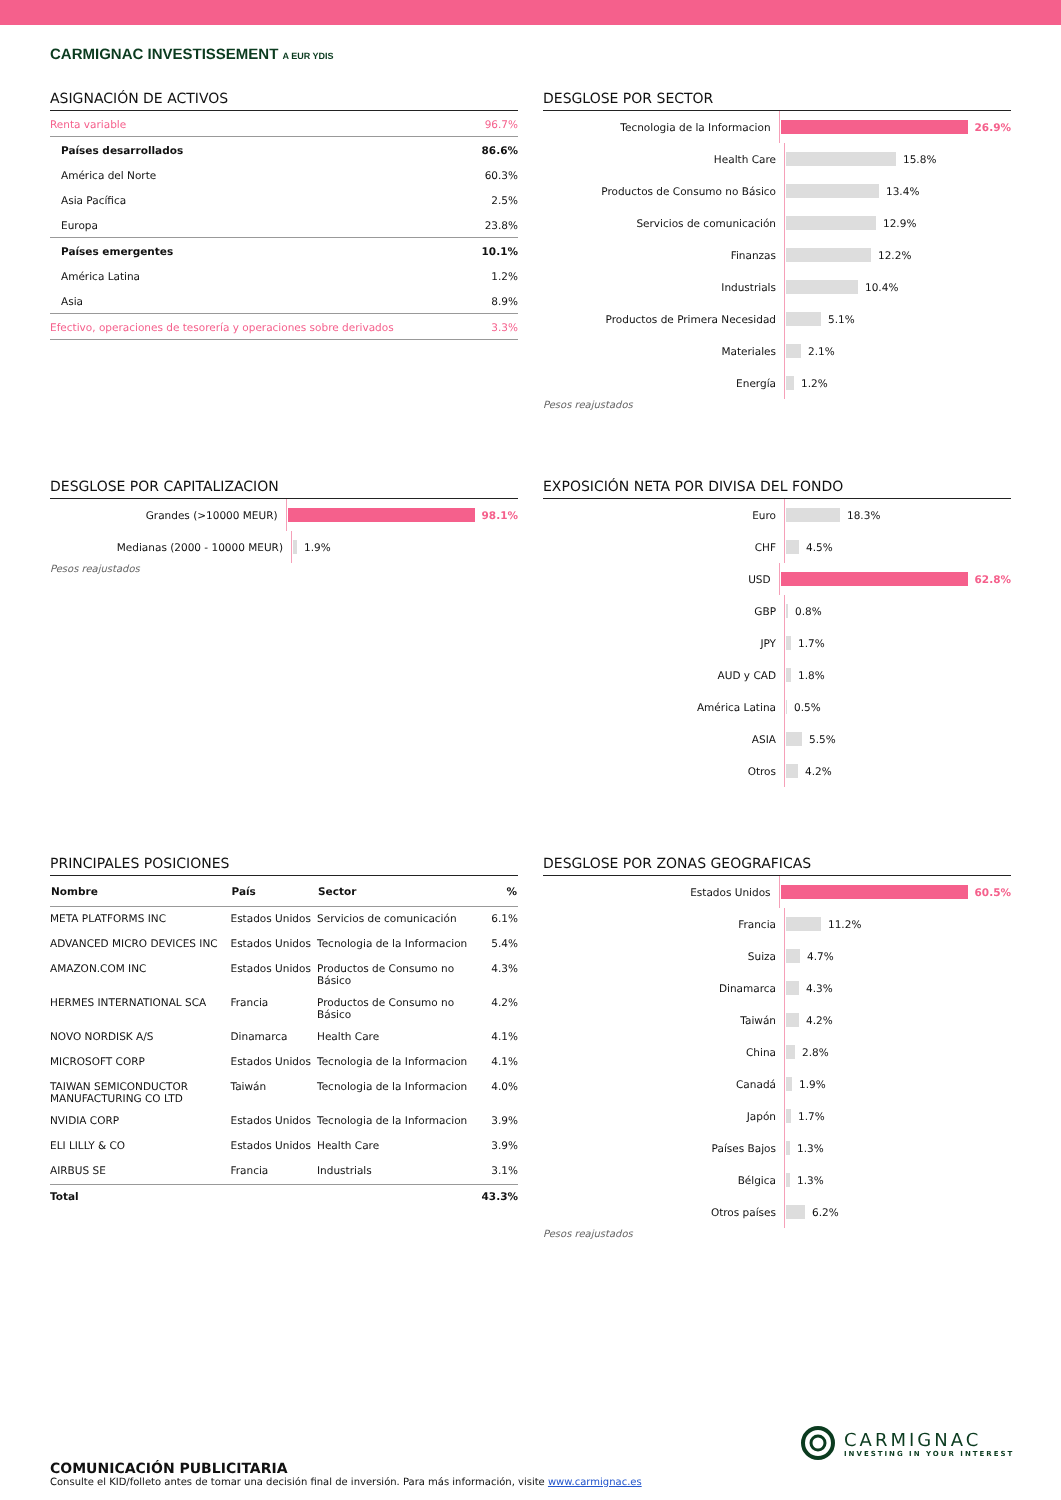CARMIGNAC INVESTISSEMENT A EUR YDIS
ASIGNACIÓN DE ACTIVOS
| Renta variable | 96.7% |
| Países desarrollados | 86.6% |
| América del Norte | 60.3% |
| Asia Pacífica | 2.5% |
| Europa | 23.8% |
| Países emergentes | 10.1% |
| América Latina | 1.2% |
| Asia | 8.9% |
| Efectivo, operaciones de tesorería y operaciones sobre derivados | 3.3% |
DESGLOSE POR SECTOR
Tecnologia de la Informacion
26.9%
Health Care
15.8%
Productos de Consumo no Básico
13.4%
Servicios de comunicación
12.9%
Finanzas
12.2%
Industrials
10.4%
Productos de Primera Necesidad
5.1%
Materiales
2.1%
Energía
1.2%
Pesos reajustados
DESGLOSE POR CAPITALIZACION
Grandes (>10000 MEUR)
98.1%
Medianas (2000 - 10000 MEUR)
1.9%
Pesos reajustados
EXPOSICIÓN NETA POR DIVISA DEL FONDO
Euro
18.3%
CHF
4.5%
USD
62.8%
GBP
0.8%
JPY
1.7%
AUD y CAD
1.8%
América Latina
0.5%
ASIA
5.5%
Otros
4.2%
PRINCIPALES POSICIONES
| Nombre | País | Sector | % |
| --- | --- | --- | --- |
| META PLATFORMS INC | Estados Unidos | Servicios de comunicación | 6.1% |
| ADVANCED MICRO DEVICES INC | Estados Unidos | Tecnologia de la Informacion | 5.4% |
| AMAZON.COM INC | Estados Unidos | Productos de Consumo no Básico | 4.3% |
| HERMES INTERNATIONAL SCA | Francia | Productos de Consumo no Básico | 4.2% |
| NOVO NORDISK A/S | Dinamarca | Health Care | 4.1% |
| MICROSOFT CORP | Estados Unidos | Tecnologia de la Informacion | 4.1% |
| TAIWAN SEMICONDUCTOR MANUFACTURING CO LTD | Taiwán | Tecnologia de la Informacion | 4.0% |
| NVIDIA CORP | Estados Unidos | Tecnologia de la Informacion | 3.9% |
| ELI LILLY & CO | Estados Unidos | Health Care | 3.9% |
| AIRBUS SE | Francia | Industrials | 3.1% |
| Total | | | 43.3% |
DESGLOSE POR ZONAS GEOGRAFICAS
Estados Unidos
60.5%
Francia
11.2%
Suiza
4.7%
Dinamarca
4.3%
Taiwán
4.2%
China
2.8%
Canadá
1.9%
Japón
1.7%
Países Bajos
1.3%
Bélgica
1.3%
Otros países
6.2%
Pesos reajustados
CARMIGNAC
INVESTING IN YOUR INTEREST
COMUNICACIÓN PUBLICITARIA
Consulte el KID/folleto antes de tomar una decisión final de inversión. Para más información, visite www.carmignac.es